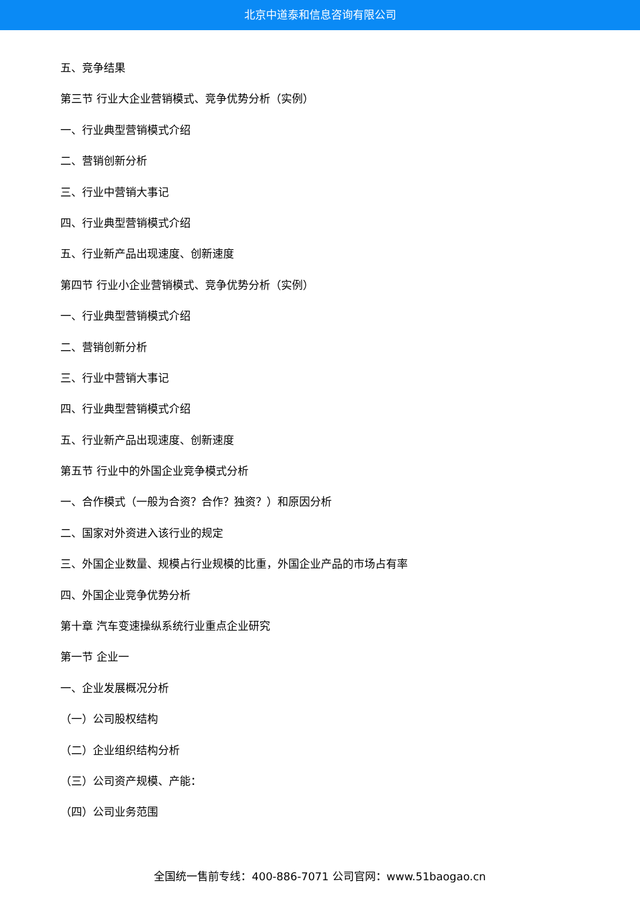北京中道泰和信息咨询有限公司
五、竞争结果
第三节 行业大企业营销模式、竞争优势分析（实例）
一、行业典型营销模式介绍
二、营销创新分析
三、行业中营销大事记
四、行业典型营销模式介绍
五、行业新产品出现速度、创新速度
第四节 行业小企业营销模式、竞争优势分析（实例）
一、行业典型营销模式介绍
二、营销创新分析
三、行业中营销大事记
四、行业典型营销模式介绍
五、行业新产品出现速度、创新速度
第五节 行业中的外国企业竞争模式分析
一、合作模式（一般为合资？合作？独资？）和原因分析
二、国家对外资进入该行业的规定
三、外国企业数量、规模占行业规模的比重，外国企业产品的市场占有率
四、外国企业竞争优势分析
第十章 汽车变速操纵系统行业重点企业研究
第一节 企业一
一、企业发展概况分析
（一）公司股权结构
（二）企业组织结构分析
（三）公司资产规模、产能：
（四）公司业务范围
全国统一售前专线：400-886-7071 公司官网：www.51baogao.cn